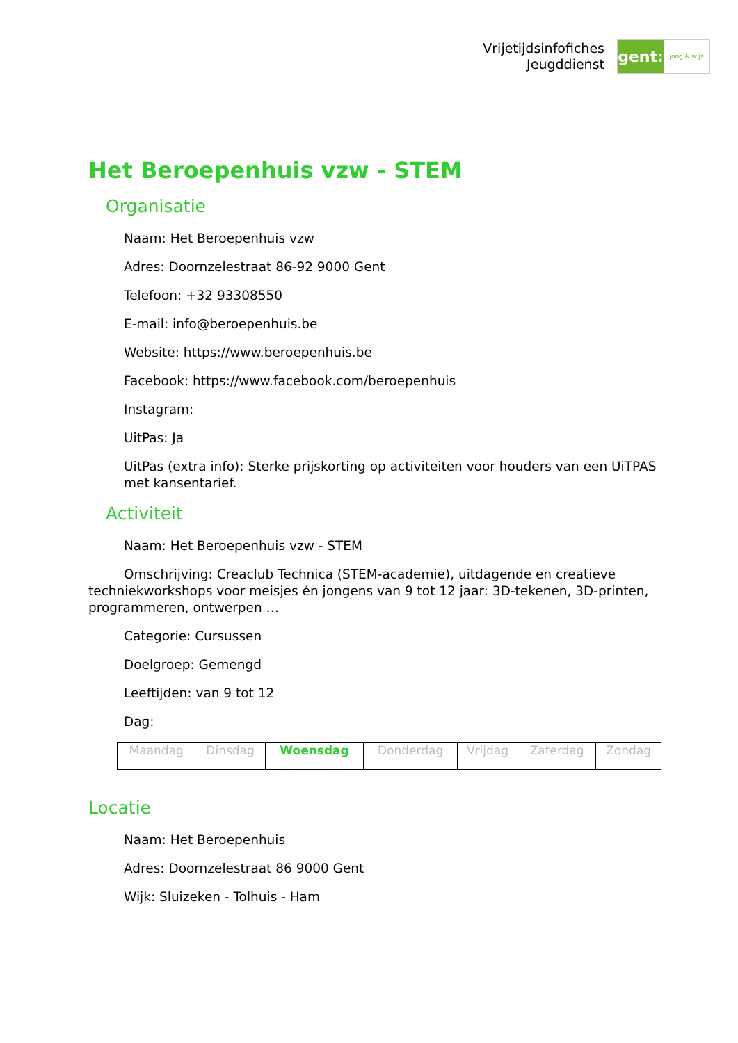Vrijetijdsinfofiches
Jeugddienst
gent:
jong & wijs
Het Beroepenhuis vzw - STEM
Organisatie
Naam: Het Beroepenhuis vzw
Adres: Doornzelestraat 86-92 9000 Gent
Telefoon: +32 93308550
E-mail: info@beroepenhuis.be
Website: https://www.beroepenhuis.be
Facebook: https://www.facebook.com/beroepenhuis
Instagram:
UitPas: Ja
UitPas (extra info): Sterke prijskorting op activiteiten voor houders van een UiTPAS met kansentarief.
Activiteit
Naam: Het Beroepenhuis vzw - STEM
Omschrijving: Creaclub Technica (STEM-academie), uitdagende en creatieve techniekworkshops voor meisjes én jongens van 9 tot 12 jaar: 3D-tekenen, 3D-printen, programmeren, ontwerpen …
Categorie: Cursussen
Doelgroep: Gemengd
Leeftijden: van 9 tot 12
Dag:
| Maandag | Dinsdag | Woensdag | Donderdag | Vrijdag | Zaterdag | Zondag |
Locatie
Naam: Het Beroepenhuis
Adres: Doornzelestraat 86 9000 Gent
Wijk: Sluizeken - Tolhuis - Ham